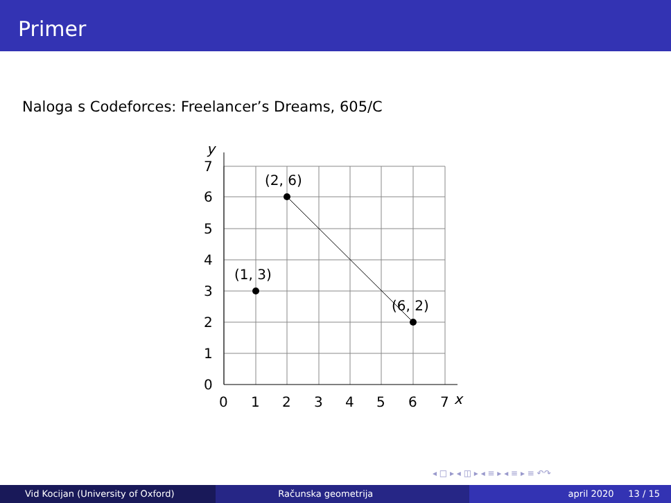Primer
Naloga s Codeforces: Freelancer’s Dreams, 605/C
(2, 6)
(1, 3)
(6, 2)
0
1
2
3
4
5
6
7
x
0
1
2
3
4
5
6
7
y
◂ □ ▸ ◂ ◫ ▸ ◂ ≡ ▸ ◂ ≡ ▸ ≡ ↶↷
Vid Kocijan (University of Oxford)
Računska geometrija april 2020 13 / 15